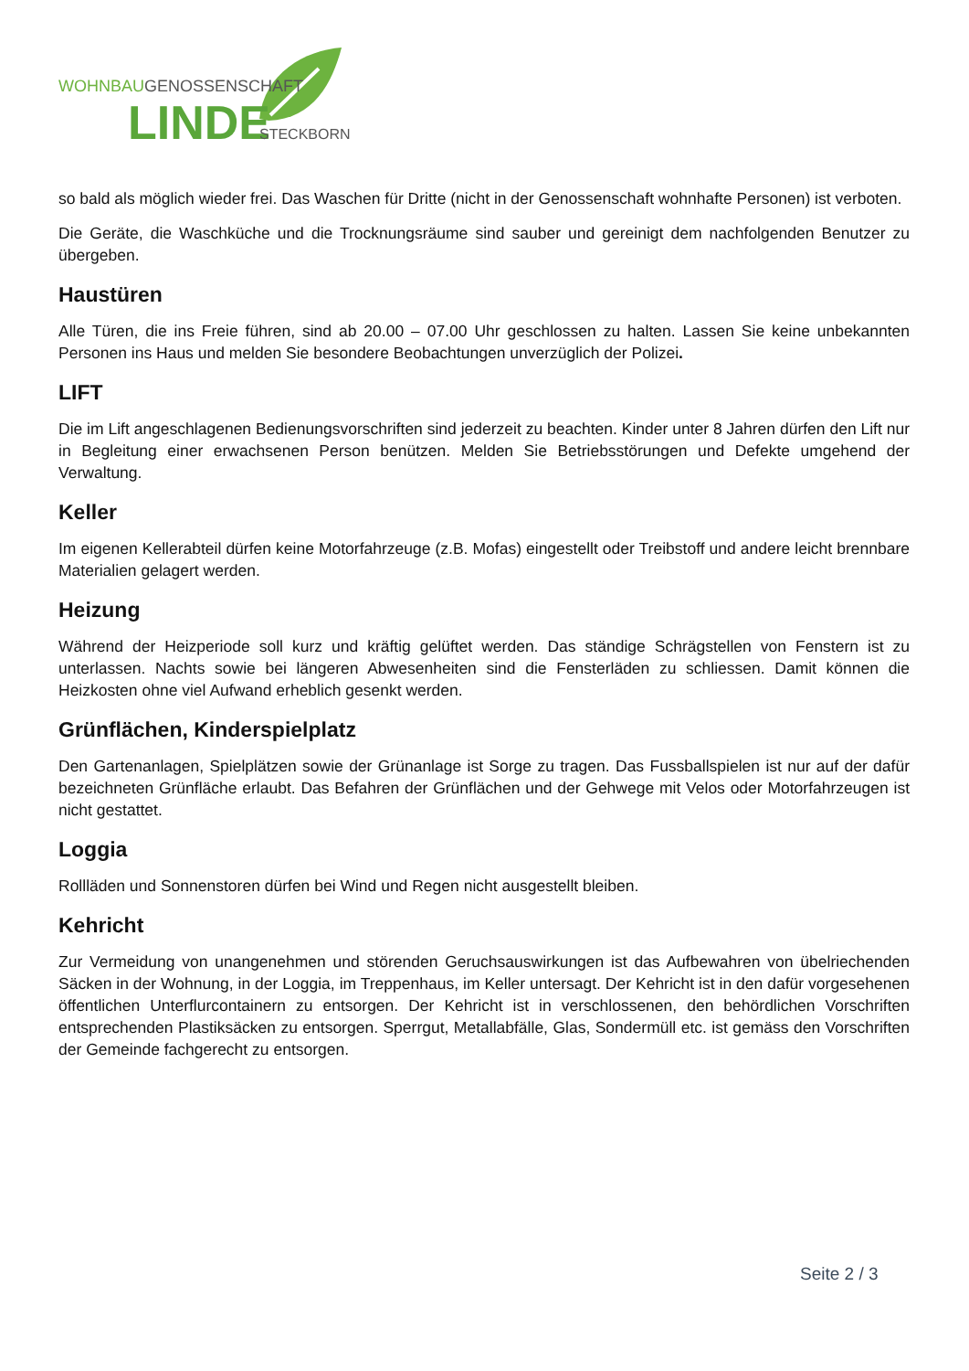WOHNBAUGENOSSENSCHAFT
LINDE
STECKBORN
so bald als möglich wieder frei. Das Waschen für Dritte (nicht in der Genossenschaft wohnhafte Personen) ist verboten.
Die Geräte, die Waschküche und die Trocknungsräume sind sauber und gereinigt dem nachfolgenden Benutzer zu übergeben.
Haustüren
Alle Türen, die ins Freie führen, sind ab 20.00 – 07.00 Uhr geschlossen zu halten. Lassen Sie keine unbekannten Personen ins Haus und melden Sie besondere Beobachtungen unverzüglich der Polizei.
LIFT
Die im Lift angeschlagenen Bedienungsvorschriften sind jederzeit zu beachten. Kinder unter 8 Jahren dürfen den Lift nur in Begleitung einer erwachsenen Person benützen. Melden Sie Betriebsstörungen und Defekte umgehend der Verwaltung.
Keller
Im eigenen Kellerabteil dürfen keine Motorfahrzeuge (z.B. Mofas) eingestellt oder Treibstoff und andere leicht brennbare Materialien gelagert werden.
Heizung
Während der Heizperiode soll kurz und kräftig gelüftet werden. Das ständige Schrägstellen von Fenstern ist zu unterlassen. Nachts sowie bei längeren Abwesenheiten sind die Fensterläden zu schliessen. Damit können die Heizkosten ohne viel Aufwand erheblich gesenkt werden.
Grünflächen, Kinderspielplatz
Den Gartenanlagen, Spielplätzen sowie der Grünanlage ist Sorge zu tragen. Das Fussballspielen ist nur auf der dafür bezeichneten Grünfläche erlaubt. Das Befahren der Grünflächen und der Gehwege mit Velos oder Motorfahrzeugen ist nicht gestattet.
Loggia
Rollläden und Sonnenstoren dürfen bei Wind und Regen nicht ausgestellt bleiben.
Kehricht
Zur Vermeidung von unangenehmen und störenden Geruchsauswirkungen ist das Aufbewahren von übelriechenden Säcken in der Wohnung, in der Loggia, im Treppenhaus, im Keller untersagt. Der Kehricht ist in den dafür vorgesehenen öffentlichen Unterflurcontainern zu entsorgen. Der Kehricht ist in verschlossenen, den behördlichen Vorschriften entsprechenden Plastiksäcken zu entsorgen. Sperrgut, Metallabfälle, Glas, Sondermüll etc. ist gemäss den Vorschriften der Gemeinde fachgerecht zu entsorgen.
Seite 2 / 3